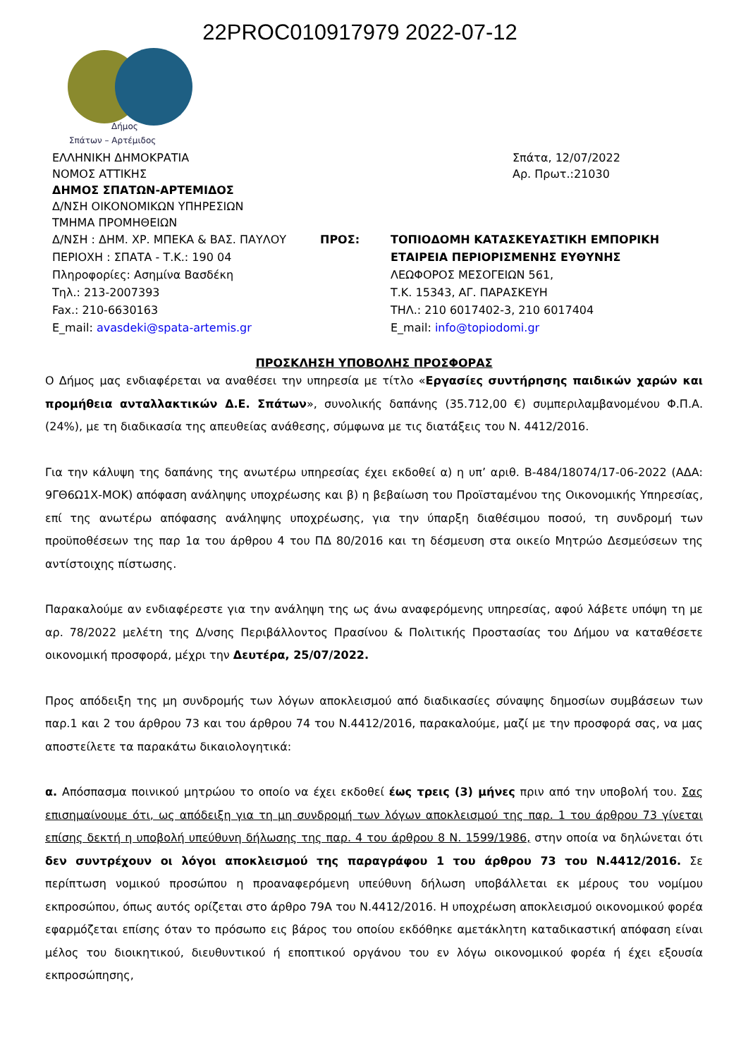22PROC010917979 2022-07-12
Δήμος
Σπάτων – Αρτέμιδος
ΕΛΛΗΝΙΚΗ ΔΗΜΟΚΡΑΤΙΑ
ΝΟΜΟΣ ΑΤΤΙΚΗΣ
ΔΗΜΟΣ ΣΠΑΤΩΝ-ΑΡΤΕΜΙΔΟΣ
Δ/ΝΣΗ ΟΙΚΟΝΟΜΙΚΩΝ ΥΠΗΡΕΣΙΩΝ
ΤΜΗΜΑ ΠΡΟΜΗΘΕΙΩΝ
Σπάτα, 12/07/2022
Αρ. Πρωτ.:21030
Δ/ΝΣΗ : ΔΗΜ. ΧΡ. ΜΠΕΚΑ & ΒΑΣ. ΠΑΥΛΟΥ
ΠΕΡΙΟΧΗ : ΣΠΑΤΑ - Τ.Κ.: 190 04
Πληροφορίες: Ασημίνα Βασδέκη
Τηλ.: 213-2007393
Fax.: 210-6630163
E_mail: avasdeki@spata-artemis.gr
ΠΡΟΣ: ΤΟΠΙΟΔΟΜΗ ΚΑΤΑΣΚΕΥΑΣΤΙΚΗ ΕΜΠΟΡΙΚΗ
ΕΤΑΙΡΕΙΑ ΠΕΡΙΟΡΙΣΜΕΝΗΣ ΕΥΘΥΝΗΣ
ΛΕΩΦΟΡΟΣ ΜΕΣΟΓΕΙΩΝ 561,
Τ.Κ. 15343, ΑΓ. ΠΑΡΑΣΚΕΥΗ
ΤΗΛ.: 210 6017402-3, 210 6017404
E_mail: info@topiodomi.gr
ΠΡΟΣΚΛΗΣΗ ΥΠΟΒΟΛΗΣ ΠΡΟΣΦΟΡΑΣ
Ο Δήμος μας ενδιαφέρεται να αναθέσει την υπηρεσία με τίτλο «Εργασίες συντήρησης παιδικών χαρών και προμήθεια ανταλλακτικών Δ.Ε. Σπάτων», συνολικής δαπάνης (35.712,00 €) συμπεριλαμβανομένου Φ.Π.Α. (24%), με τη διαδικασία της απευθείας ανάθεσης, σύμφωνα με τις διατάξεις του Ν. 4412/2016.
Για την κάλυψη της δαπάνης της ανωτέρω υπηρεσίας έχει εκδοθεί α) η υπ’ αριθ. Β-484/18074/17-06-2022 (ΑΔΑ: 9ΓΘ6Ω1Χ-ΜΟΚ) απόφαση ανάληψης υποχρέωσης και β) η βεβαίωση του Προϊσταμένου της Οικονομικής Υπηρεσίας, επί της ανωτέρω απόφασης ανάληψης υποχρέωσης, για την ύπαρξη διαθέσιμου ποσού, τη συνδρομή των προϋποθέσεων της παρ 1α του άρθρου 4 του ΠΔ 80/2016 και τη δέσμευση στα οικείο Μητρώο Δεσμεύσεων της αντίστοιχης πίστωσης.
Παρακαλούμε αν ενδιαφέρεστε για την ανάληψη της ως άνω αναφερόμενης υπηρεσίας, αφού λάβετε υπόψη τη με αρ. 78/2022 μελέτη της Δ/νσης Περιβάλλοντος Πρασίνου & Πολιτικής Προστασίας του Δήμου να καταθέσετε οικονομική προσφορά, μέχρι την Δευτέρα, 25/07/2022.
Προς απόδειξη της μη συνδρομής των λόγων αποκλεισμού από διαδικασίες σύναψης δημοσίων συμβάσεων των παρ.1 και 2 του άρθρου 73 και του άρθρου 74 του Ν.4412/2016, παρακαλούμε, μαζί με την προσφορά σας, να μας αποστείλετε τα παρακάτω δικαιολογητικά:
α. Απόσπασμα ποινικού μητρώου το οποίο να έχει εκδοθεί έως τρεις (3) μήνες πριν από την υποβολή του. Σας επισημαίνουμε ότι, ως απόδειξη για τη μη συνδρομή των λόγων αποκλεισμού της παρ. 1 του άρθρου 73 γίνεται επίσης δεκτή η υποβολή υπεύθυνη δήλωσης της παρ. 4 του άρθρου 8 Ν. 1599/1986, στην οποία να δηλώνεται ότι δεν συντρέχουν οι λόγοι αποκλεισμού της παραγράφου 1 του άρθρου 73 του Ν.4412/2016. Σε περίπτωση νομικού προσώπου η προαναφερόμενη υπεύθυνη δήλωση υποβάλλεται εκ μέρους του νομίμου εκπροσώπου, όπως αυτός ορίζεται στο άρθρο 79Α του Ν.4412/2016. Η υποχρέωση αποκλεισμού οικονομικού φορέα εφαρμόζεται επίσης όταν το πρόσωπο εις βάρος του οποίου εκδόθηκε αμετάκλητη καταδικαστική απόφαση είναι μέλος του διοικητικού, διευθυντικού ή εποπτικού οργάνου του εν λόγω οικονομικού φορέα ή έχει εξουσία εκπροσώπησης,